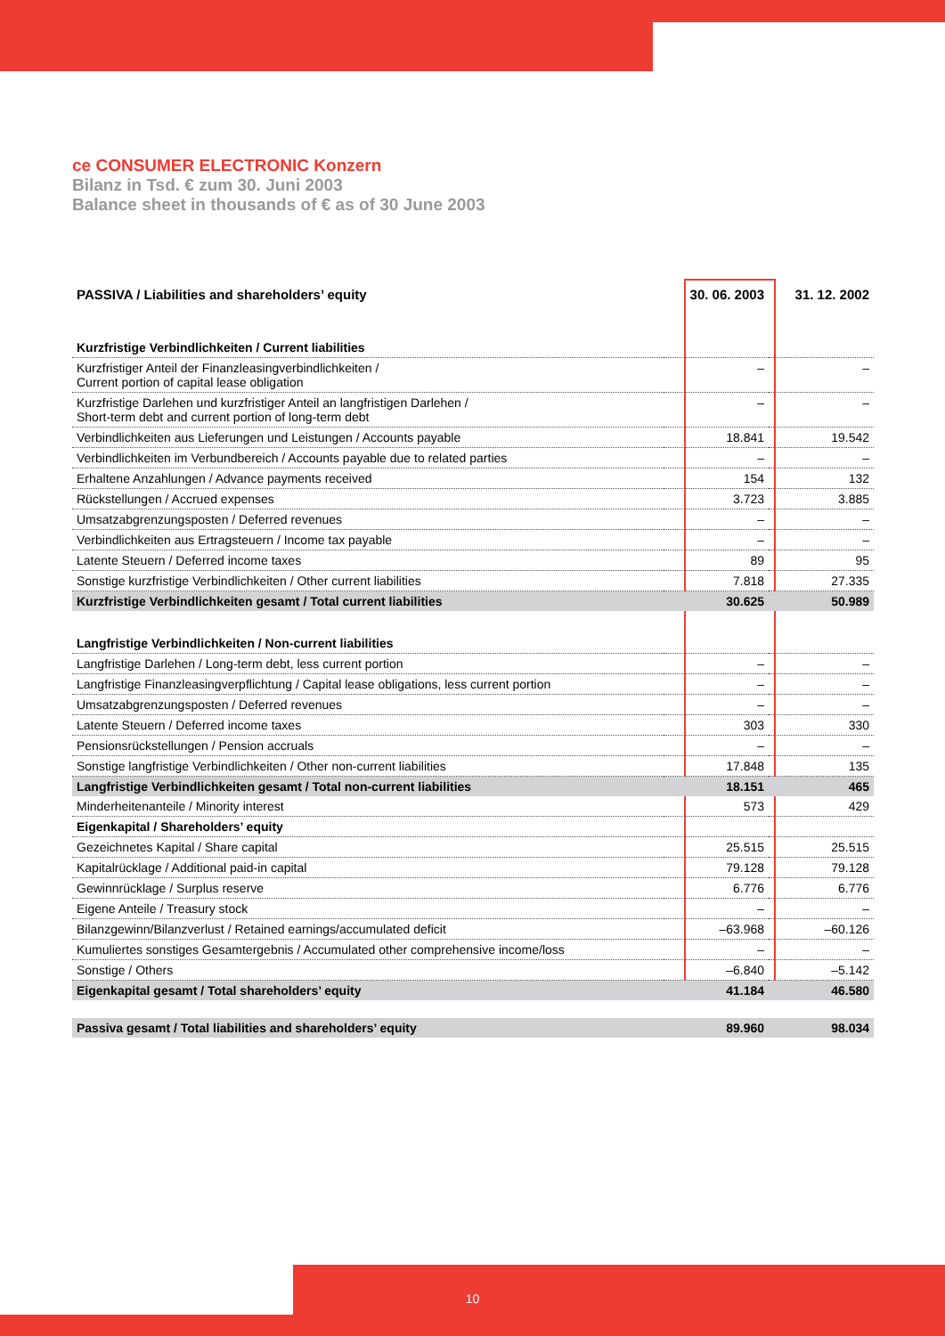ce CONSUMER ELECTRONIC Konzern
Bilanz in Tsd. € zum 30. Juni 2003
Balance sheet in thousands of € as of 30 June 2003
| PASSIVA / Liabilities and shareholders’ equity | 30. 06. 2003 | 31. 12. 2002 |
| --- | --- | --- |
| Kurzfristige Verbindlichkeiten / Current liabilities | | |
| Kurzfristiger Anteil der Finanzleasingverbindlichkeiten / Current portion of capital lease obligation | – | – |
| Kurzfristige Darlehen und kurzfristiger Anteil an langfristigen Darlehen / Short-term debt and current portion of long-term debt | – | – |
| Verbindlichkeiten aus Lieferungen und Leistungen / Accounts payable | 18.841 | 19.542 |
| Verbindlichkeiten im Verbundbereich / Accounts payable due to related parties | – | – |
| Erhaltene Anzahlungen / Advance payments received | 154 | 132 |
| Rückstellungen / Accrued expenses | 3.723 | 3.885 |
| Umsatzabgrenzungsposten / Deferred revenues | – | – |
| Verbindlichkeiten aus Ertragsteuern / Income tax payable | – | – |
| Latente Steuern / Deferred income taxes | 89 | 95 |
| Sonstige kurzfristige Verbindlichkeiten / Other current liabilities | 7.818 | 27.335 |
| Kurzfristige Verbindlichkeiten gesamt / Total current liabilities | 30.625 | 50.989 |
| Langfristige Verbindlichkeiten / Non-current liabilities | | |
| Langfristige Darlehen / Long-term debt, less current portion | – | – |
| Langfristige Finanzleasingverpflichtung / Capital lease obligations, less current portion | – | – |
| Umsatzabgrenzungsposten / Deferred revenues | – | – |
| Latente Steuern / Deferred income taxes | 303 | 330 |
| Pensionsrückstellungen / Pension accruals | – | – |
| Sonstige langfristige Verbindlichkeiten / Other non-current liabilities | 17.848 | 135 |
| Langfristige Verbindlichkeiten gesamt / Total non-current liabilities | 18.151 | 465 |
| Minderheitenanteile / Minority interest | 573 | 429 |
| Eigenkapital / Shareholders’ equity | | |
| Gezeichnetes Kapital / Share capital | 25.515 | 25.515 |
| Kapitalrücklage / Additional paid-in capital | 79.128 | 79.128 |
| Gewinnrücklage / Surplus reserve | 6.776 | 6.776 |
| Eigene Anteile / Treasury stock | – | – |
| Bilanzgewinn/Bilanzverlust / Retained earnings/accumulated deficit | –63.968 | –60.126 |
| Kumuliertes sonstiges Gesamtergebnis / Accumulated other comprehensive income/loss | – | – |
| Sonstige / Others | –6.840 | –5.142 |
| Eigenkapital gesamt / Total shareholders’ equity | 41.184 | 46.580 |
| Passiva gesamt / Total liabilities and shareholders’ equity | 89.960 | 98.034 |
10